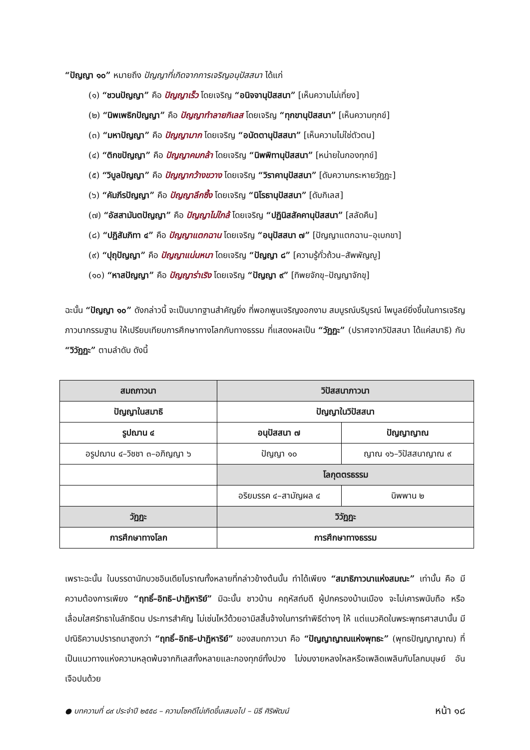“ปัญญา ๑๐” หมายถึง ปัญญาที่เกิดจากการเจริญอนุปัสสนา ได้แก่
(๑) “ชวนปัญญา” คือ ปัญญาเร็ว โดยเจริญ “อนิจจานุปัสสนา” [เห็นความไม่เที่ยง]
(๒) “นิพเพธิกปัญญา” คือ ปัญญาทำลายกิเลส โดยเจริญ “ทุกขานุปัสสนา” [เห็นความทุกข์]
(๓) “มหาปัญญา” คือ ปัญญามาก โดยเจริญ “อนัตตานุปัสสนา” [เห็นความไม่ใช่ตัวตน]
(๔) “ติกขปัญญา” คือ ปัญญาคมกล้า โดยเจริญ “นิพพิทานุปัสสนา” [หน่ายในกองทุกข์]
(๕) “วิบูลปัญญา” คือ ปัญญากว้างขวาง โดยเจริญ “วิราคานุปัสสนา” [ดับความกระหายวัฏฏะ]
(๖) “คัมภีรปัญญา” คือ ปัญญาลึกซึ้ง โดยเจริญ “นิโรธานุปัสสนา” [ดับกิเลส]
(๗) “อัสสามันตปัญญา” คือ ปัญญาไม่ใกล้ โดยเจริญ “ปฏินิสสัคคานุปัสสนา” [สลัดคืน]
(๘) “ปฏิสัมภิทา ๔” คือ ปัญญาแตกฉาน โดยเจริญ “อนุปัสสนา ๗” [ปัญญาแตกฉาน–อุเบกขา]
(๙) “ปุถุปัญญา” คือ ปัญญาแน่นหนา โดยเจริญ “ปัญญา ๘” [ความรู้ทั่วถ้วน–สัพพัญญู]
(๑๐) “หาสปัญญา” คือ ปัญญาร่าเริง โดยเจริญ “ปัญญา ๙” [ทิพยจักขุ–ปัญญาจักขุ]
ฉะนั้น “ปัญญา ๑๐” ดังกล่าวนี้ จะเป็นบาทฐานสำคัญยิ่ง ที่พอกพูนเจริญงอกงาม สมบูรณ์บริบูรณ์ ไพบูลย์ยิ่งขึ้นในการเจริญภาวนากรรมฐาน ให้เปรียบเทียบการศึกษาทางโลกกับทางธรรม ที่แสดงผลเป็น “วัฏฏะ” (ปราศจากวิปัสสนา ได้แค่สมาธิ) กับ “วิวัฏฏะ” ตามลำดับ ดังนี้
| สมถภาวนา | วิปัสสนาภาวนา | |
| ปัญญาในสมาธิ | ปัญญาในวิปัสสนา | |
| รูปฌาน ๔ | อนุปัสสนา ๗ | ปัญญาญาณ |
| อรูปฌาน ๔–วิชชา ๓–อภิญญา ๖ | ปัญญา ๑๐ | ญาณ ๑๖–วิปัสสนาญาณ ๙ |
| | โลกุตตรธรรม | |
| | อริยมรรค ๔–สามัญผล ๔ | นิพพาน ๒ |
| วัฏฏะ | วิวัฏฏะ | |
| การศึกษาทางโลก | การศึกษาทางธรรม | |
เพราะฉะนั้น ในบรรดานักบวชอินเดียโบราณทั้งหลายที่กล่าวข้างต้นนั้น ทำได้เพียง “สมาธิภาวนาแห่งสมณะ” เท่านั้น คือ มีความต้องการเพียง “ฤทธิ์–อิทธิ–ปาฏิหาริย์” มิฉะนั้น ชาวบ้าน คฤหัสถ์บดี ผู้ปกครองบ้านเมือง จะไม่เคารพนับถือ หรือเลื่อมใสศรัทธาในลัทธิตน ประการสำคัญ ไม่เซ่นไหว้ด้วยอามิสสิ้นจ้างในการทำพิธีต่างๆ ให้ แต่แนวคิดในพระพุทธศาสนานั้น มีปณิธิความปรารถนาสูงกว่า “ฤทธิ์–อิทธิ–ปาฏิหาริย์” ของสมถภาวนา คือ “ปัญญาญาณแห่งพุทธะ” (พุทธปัญญาญาณ) ที่เป็นแนวทางแห่งความหลุดพ้นจากกิเลสทั้งหลายและกองทุกข์ทั้งปวง ไม่งมงายหลงใหลหรือเพลิดเพลินกับโลกมนุษย์ อันเจือปนด้วย
● บทความที่ ๘๙ ประจำปี ๒๕๕๘ – ความโชคดีไม่เกิดขึ้นเสมอไป – นิธี ศิริพัฒน์ หน้า ๑๘